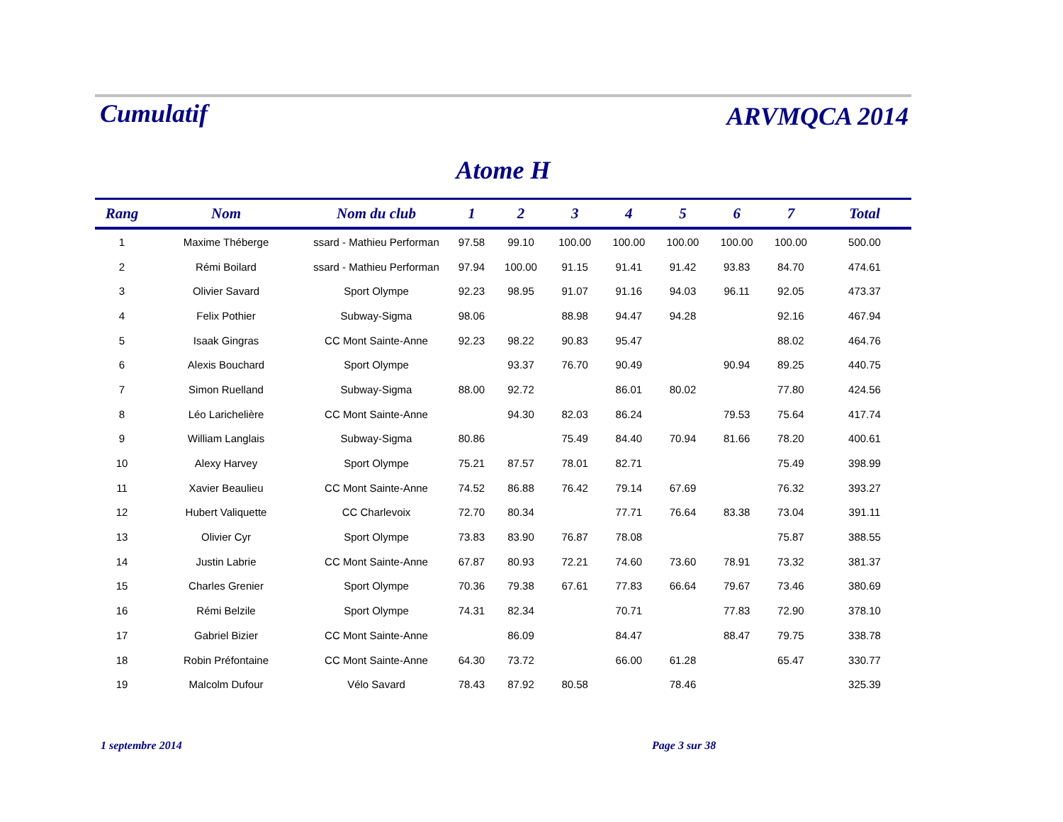Cumulatif
ARVMQCA 2014
Atome H
| Rang | Nom | Nom du club | 1 | 2 | 3 | 4 | 5 | 6 | 7 | Total |
| --- | --- | --- | --- | --- | --- | --- | --- | --- | --- | --- |
| 1 | Maxime Théberge | ssard - Mathieu Performan | 97.58 | 99.10 | 100.00 | 100.00 | 100.00 | 100.00 | 100.00 | 500.00 |
| 2 | Rémi Boilard | ssard - Mathieu Performan | 97.94 | 100.00 | 91.15 | 91.41 | 91.42 | 93.83 | 84.70 | 474.61 |
| 3 | Olivier Savard | Sport Olympe | 92.23 | 98.95 | 91.07 | 91.16 | 94.03 | 96.11 | 92.05 | 473.37 |
| 4 | Felix Pothier | Subway-Sigma | 98.06 | | 88.98 | 94.47 | 94.28 | | 92.16 | 467.94 |
| 5 | Isaak Gingras | CC Mont Sainte-Anne | 92.23 | 98.22 | 90.83 | 95.47 | | | 88.02 | 464.76 |
| 6 | Alexis Bouchard | Sport Olympe | | 93.37 | 76.70 | 90.49 | | 90.94 | 89.25 | 440.75 |
| 7 | Simon Ruelland | Subway-Sigma | 88.00 | 92.72 | | 86.01 | 80.02 | | 77.80 | 424.56 |
| 8 | Léo Larichelière | CC Mont Sainte-Anne | | 94.30 | 82.03 | 86.24 | | 79.53 | 75.64 | 417.74 |
| 9 | William Langlais | Subway-Sigma | 80.86 | | 75.49 | 84.40 | 70.94 | 81.66 | 78.20 | 400.61 |
| 10 | Alexy Harvey | Sport Olympe | 75.21 | 87.57 | 78.01 | 82.71 | | | 75.49 | 398.99 |
| 11 | Xavier Beaulieu | CC Mont Sainte-Anne | 74.52 | 86.88 | 76.42 | 79.14 | 67.69 | | 76.32 | 393.27 |
| 12 | Hubert Valiquette | CC Charlevoix | 72.70 | 80.34 | | 77.71 | 76.64 | 83.38 | 73.04 | 391.11 |
| 13 | Olivier Cyr | Sport Olympe | 73.83 | 83.90 | 76.87 | 78.08 | | | 75.87 | 388.55 |
| 14 | Justin Labrie | CC Mont Sainte-Anne | 67.87 | 80.93 | 72.21 | 74.60 | 73.60 | 78.91 | 73.32 | 381.37 |
| 15 | Charles Grenier | Sport Olympe | 70.36 | 79.38 | 67.61 | 77.83 | 66.64 | 79.67 | 73.46 | 380.69 |
| 16 | Rémi Belzile | Sport Olympe | 74.31 | 82.34 | | 70.71 | | 77.83 | 72.90 | 378.10 |
| 17 | Gabriel Bizier | CC Mont Sainte-Anne | | 86.09 | | 84.47 | | 88.47 | 79.75 | 338.78 |
| 18 | Robin Préfontaine | CC Mont Sainte-Anne | 64.30 | 73.72 | | 66.00 | 61.28 | | 65.47 | 330.77 |
| 19 | Malcolm Dufour | Vélo Savard | 78.43 | 87.92 | 80.58 | | 78.46 | | | 325.39 |
1 septembre 2014 Page 3 sur 38